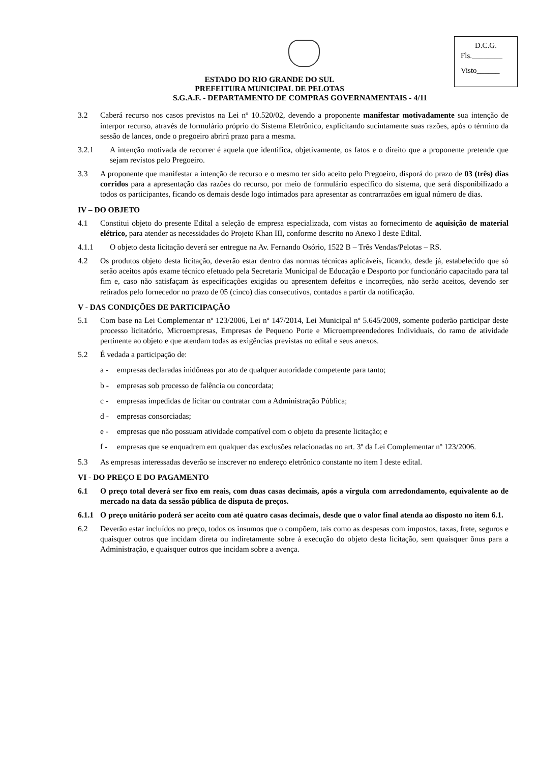D.C.G.
Fls.________
Visto______
ESTADO DO RIO GRANDE DO SUL
PREFEITURA MUNICIPAL DE PELOTAS
S.G.A.F. - DEPARTAMENTO DE COMPRAS GOVERNAMENTAIS - 4/11
3.2 Caberá recurso nos casos previstos na Lei nº 10.520/02, devendo a proponente manifestar motivadamente sua intenção de interpor recurso, através de formulário próprio do Sistema Eletrônico, explicitando sucintamente suas razões, após o término da sessão de lances, onde o pregoeiro abrirá prazo para a mesma.
3.2.1 A intenção motivada de recorrer é aquela que identifica, objetivamente, os fatos e o direito que a proponente pretende que sejam revistos pelo Pregoeiro.
3.3 A proponente que manifestar a intenção de recurso e o mesmo ter sido aceito pelo Pregoeiro, disporá do prazo de 03 (três) dias corridos para a apresentação das razões do recurso, por meio de formulário específico do sistema, que será disponibilizado a todos os participantes, ficando os demais desde logo intimados para apresentar as contrarrazões em igual número de dias.
IV – DO OBJETO
4.1 Constitui objeto do presente Edital a seleção de empresa especializada, com vistas ao fornecimento de aquisição de material elétrico, para atender as necessidades do Projeto Khan III, conforme descrito no Anexo I deste Edital.
4.1.1 O objeto desta licitação deverá ser entregue na Av. Fernando Osório, 1522 B – Três Vendas/Pelotas – RS.
4.2 Os produtos objeto desta licitação, deverão estar dentro das normas técnicas aplicáveis, ficando, desde já, estabelecido que só serão aceitos após exame técnico efetuado pela Secretaria Municipal de Educação e Desporto por funcionário capacitado para tal fim e, caso não satisfaçam às especificações exigidas ou apresentem defeitos e incorreções, não serão aceitos, devendo ser retirados pelo fornecedor no prazo de 05 (cinco) dias consecutivos, contados a partir da notificação.
V - DAS CONDIÇÕES DE PARTICIPAÇÃO
5.1 Com base na Lei Complementar nº 123/2006, Lei nº 147/2014, Lei Municipal nº 5.645/2009, somente poderão participar deste processo licitatório, Microempresas, Empresas de Pequeno Porte e Microempreendedores Individuais, do ramo de atividade pertinente ao objeto e que atendam todas as exigências previstas no edital e seus anexos.
5.2 É vedada a participação de:
a - empresas declaradas inidôneas por ato de qualquer autoridade competente para tanto;
b - empresas sob processo de falência ou concordata;
c - empresas impedidas de licitar ou contratar com a Administração Pública;
d - empresas consorciadas;
e - empresas que não possuam atividade compatível com o objeto da presente licitação; e
f - empresas que se enquadrem em qualquer das exclusões relacionadas no art. 3º da Lei Complementar nº 123/2006.
5.3 As empresas interessadas deverão se inscrever no endereço eletrônico constante no item I deste edital.
VI - DO PREÇO E DO PAGAMENTO
6.1 O preço total deverá ser fixo em reais, com duas casas decimais, após a vírgula com arredondamento, equivalente ao de mercado na data da sessão pública de disputa de preços.
6.1.1 O preço unitário poderá ser aceito com até quatro casas decimais, desde que o valor final atenda ao disposto no item 6.1.
6.2 Deverão estar incluídos no preço, todos os insumos que o compõem, tais como as despesas com impostos, taxas, frete, seguros e quaisquer outros que incidam direta ou indiretamente sobre à execução do objeto desta licitação, sem quaisquer ônus para a Administração, e quaisquer outros que incidam sobre a avença.